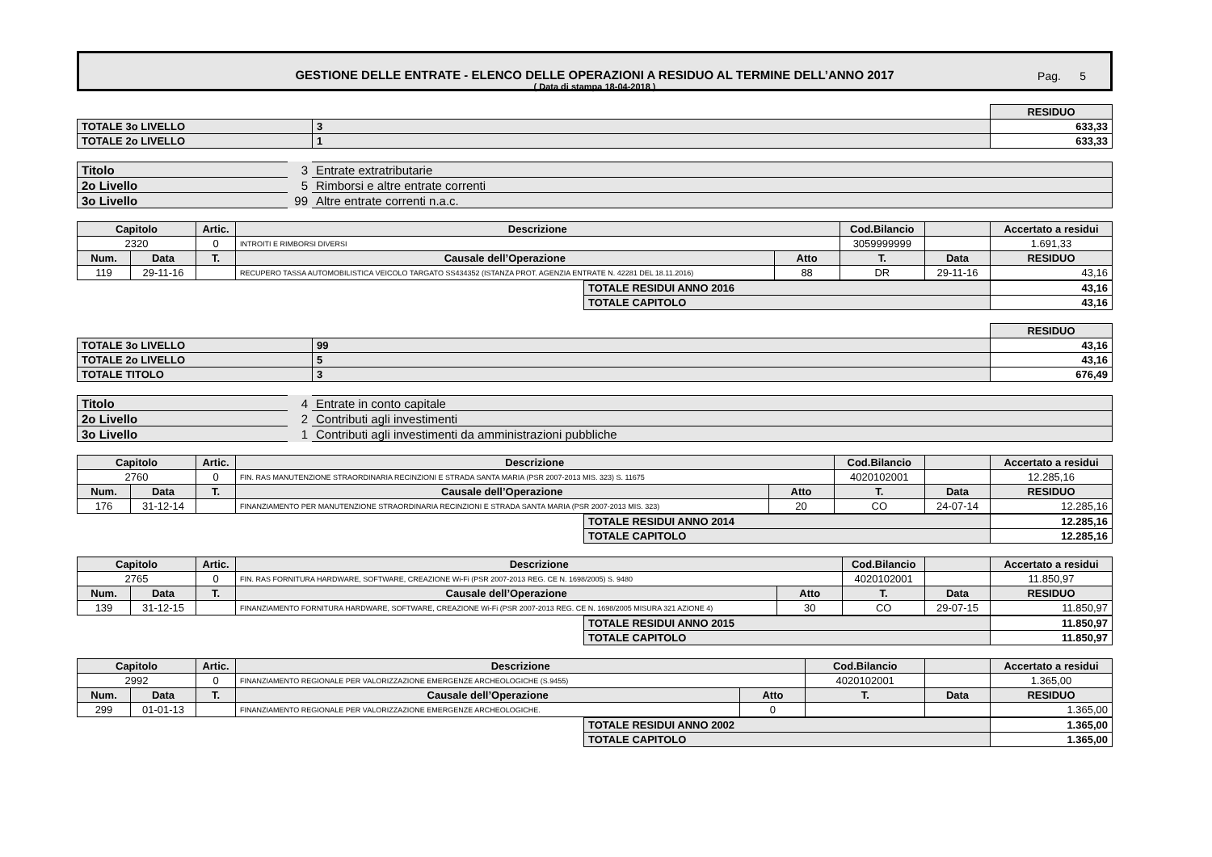GESTIONE DELLE ENTRATE - ELENCO DELLE OPERAZIONI A RESIDUO AL TERMINE DELL’ANNO 2017
( Data di stampa 18-04-2018 ) Pag. 5
| | | RESIDUO |
| TOTALE 3o LIVELLO | 3 | 633,33 |
| TOTALE 2o LIVELLO | 1 | 633,33 |
| Titolo | 3 | Entrate extratributarie |
| 2o Livello | 5 | Rimborsi e altre entrate correnti |
| 3o Livello | 99 | Altre entrate correnti n.a.c. |
| Capitolo | | Artic. | Descrizione | | Cod.Bilancio | | Accertato a residui |
| 2320 | | 0 | INTROITI E RIMBORSI DIVERSI | | 3059999999 | | 1.691,33 |
| Num. | Data | T. | Causale dell’Operazione | Atto | T. | Data | RESIDUO |
| 119 | 29-11-16 | | RECUPERO TASSA AUTOMOBILISTICA VEICOLO TARGATO SS434352 (ISTANZA PROT. AGENZIA ENTRATE N. 42281 DEL 18.11.2016) | 88 | DR | 29-11-16 | 43,16 |
| TOTALE RESIDUI ANNO 2016 | 43,16 |
| TOTALE CAPITOLO | 43,16 |
| | | RESIDUO |
| TOTALE 3o LIVELLO | 99 | 43,16 |
| TOTALE 2o LIVELLO | 5 | 43,16 |
| TOTALE TITOLO | 3 | 676,49 |
| Titolo | 4 | Entrate in conto capitale |
| 2o Livello | 2 | Contributi agli investimenti |
| 3o Livello | 1 | Contributi agli investimenti da amministrazioni pubbliche |
| Capitolo | | Artic. | Descrizione | | Cod.Bilancio | | Accertato a residui |
| 2760 | | 0 | FIN. RAS MANUTENZIONE STRAORDINARIA RECINZIONI E STRADA SANTA MARIA (PSR 2007-2013 MIS. 323) S. 11675 | | 4020102001 | | 12.285,16 |
| Num. | Data | T. | Causale dell’Operazione | Atto | T. | Data | RESIDUO |
| 176 | 31-12-14 | | FINANZIAMENTO PER MANUTENZIONE STRAORDINARIA RECINZIONI E STRADA SANTA MARIA (PSR 2007-2013 MIS. 323) | 20 | CO | 24-07-14 | 12.285,16 |
| TOTALE RESIDUI ANNO 2014 | 12.285,16 |
| TOTALE CAPITOLO | 12.285,16 |
| Capitolo | | Artic. | Descrizione | | Cod.Bilancio | | Accertato a residui |
| 2765 | | 0 | FIN. RAS FORNITURA HARDWARE, SOFTWARE, CREAZIONE Wi-Fi (PSR 2007-2013 REG. CE N. 1698/2005) S. 9480 | | 4020102001 | | 11.850,97 |
| Num. | Data | T. | Causale dell’Operazione | Atto | T. | Data | RESIDUO |
| 139 | 31-12-15 | | FINANZIAMENTO FORNITURA HARDWARE, SOFTWARE, CREAZIONE Wi-Fi (PSR 2007-2013 REG. CE N. 1698/2005 MISURA 321 AZIONE 4) | 30 | CO | 29-07-15 | 11.850,97 |
| TOTALE RESIDUI ANNO 2015 | 11.850,97 |
| TOTALE CAPITOLO | 11.850,97 |
| Capitolo | | Artic. | Descrizione | | Cod.Bilancio | | Accertato a residui |
| 2992 | | 0 | FINANZIAMENTO REGIONALE PER VALORIZZAZIONE EMERGENZE ARCHEOLOGICHE (S.9455) | | 4020102001 | | 1.365,00 |
| Num. | Data | T. | Causale dell’Operazione | Atto | T. | Data | RESIDUO |
| 299 | 01-01-13 | | FINANZIAMENTO REGIONALE PER VALORIZZAZIONE EMERGENZE ARCHEOLOGICHE. | 0 | | | 1.365,00 |
| TOTALE RESIDUI ANNO 2002 | 1.365,00 |
| TOTALE CAPITOLO | 1.365,00 |